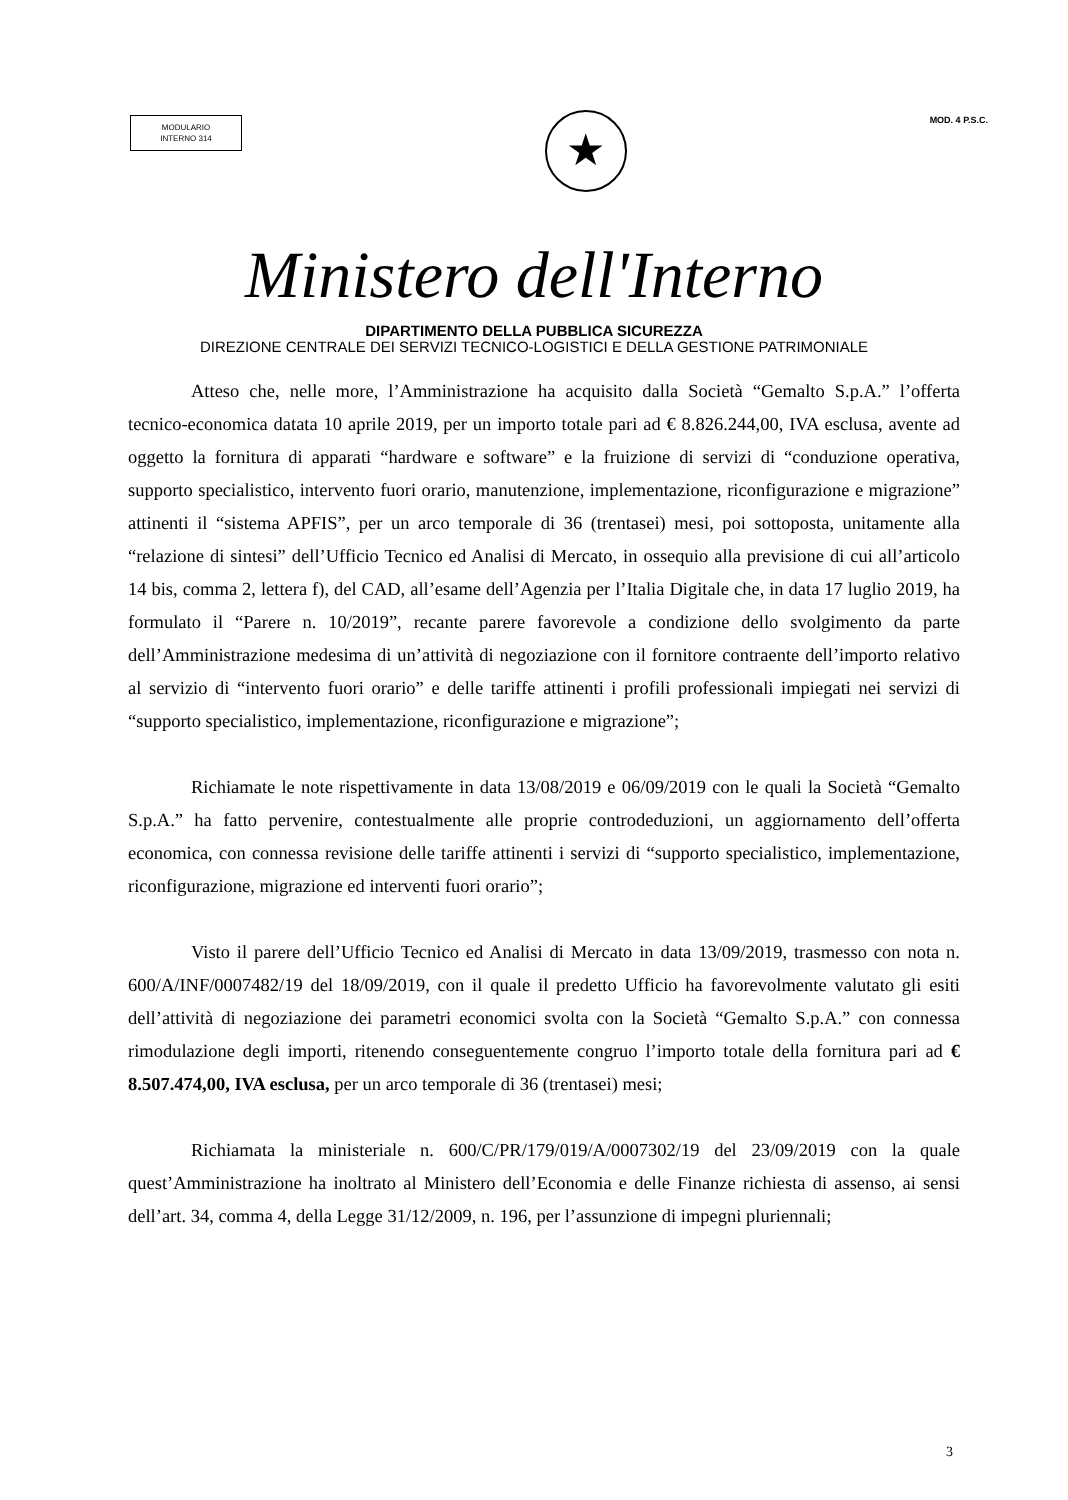MODULARIO
INTERNO 314
★
MOD. 4 P.S.C.
Ministero dell'Interno
DIPARTIMENTO DELLA PUBBLICA SICUREZZA
DIREZIONE CENTRALE DEI SERVIZI TECNICO-LOGISTICI E DELLA GESTIONE PATRIMONIALE
Atteso che, nelle more, l’Amministrazione ha acquisito dalla Società “Gemalto S.p.A.” l’offerta tecnico-economica datata 10 aprile 2019, per un importo totale pari ad € 8.826.244,00, IVA esclusa, avente ad oggetto la fornitura di apparati “hardware e software” e la fruizione di servizi di “conduzione operativa, supporto specialistico, intervento fuori orario, manutenzione, implementazione, riconfigurazione e migrazione” attinenti il “sistema APFIS”, per un arco temporale di 36 (trentasei) mesi, poi sottoposta, unitamente alla “relazione di sintesi” dell’Ufficio Tecnico ed Analisi di Mercato, in ossequio alla previsione di cui all’articolo 14 bis, comma 2, lettera f), del CAD, all’esame dell’Agenzia per l’Italia Digitale che, in data 17 luglio 2019, ha formulato il “Parere n. 10/2019”, recante parere favorevole a condizione dello svolgimento da parte dell’Amministrazione medesima di un’attività di negoziazione con il fornitore contraente dell’importo relativo al servizio di “intervento fuori orario” e delle tariffe attinenti i profili professionali impiegati nei servizi di “supporto specialistico, implementazione, riconfigurazione e migrazione”;
Richiamate le note rispettivamente in data 13/08/2019 e 06/09/2019 con le quali la Società “Gemalto S.p.A.” ha fatto pervenire, contestualmente alle proprie controdeduzioni, un aggiornamento dell’offerta economica, con connessa revisione delle tariffe attinenti i servizi di “supporto specialistico, implementazione, riconfigurazione, migrazione ed interventi fuori orario”;
Visto il parere dell’Ufficio Tecnico ed Analisi di Mercato in data 13/09/2019, trasmesso con nota n. 600/A/INF/0007482/19 del 18/09/2019, con il quale il predetto Ufficio ha favorevolmente valutato gli esiti dell’attività di negoziazione dei parametri economici svolta con la Società “Gemalto S.p.A.” con connessa rimodulazione degli importi, ritenendo conseguentemente congruo l’importo totale della fornitura pari ad € 8.507.474,00, IVA esclusa, per un arco temporale di 36 (trentasei) mesi;
Richiamata la ministeriale n. 600/C/PR/179/019/A/0007302/19 del 23/09/2019 con la quale quest’Amministrazione ha inoltrato al Ministero dell’Economia e delle Finanze richiesta di assenso, ai sensi dell’art. 34, comma 4, della Legge 31/12/2009, n. 196, per l’assunzione di impegni pluriennali;
3